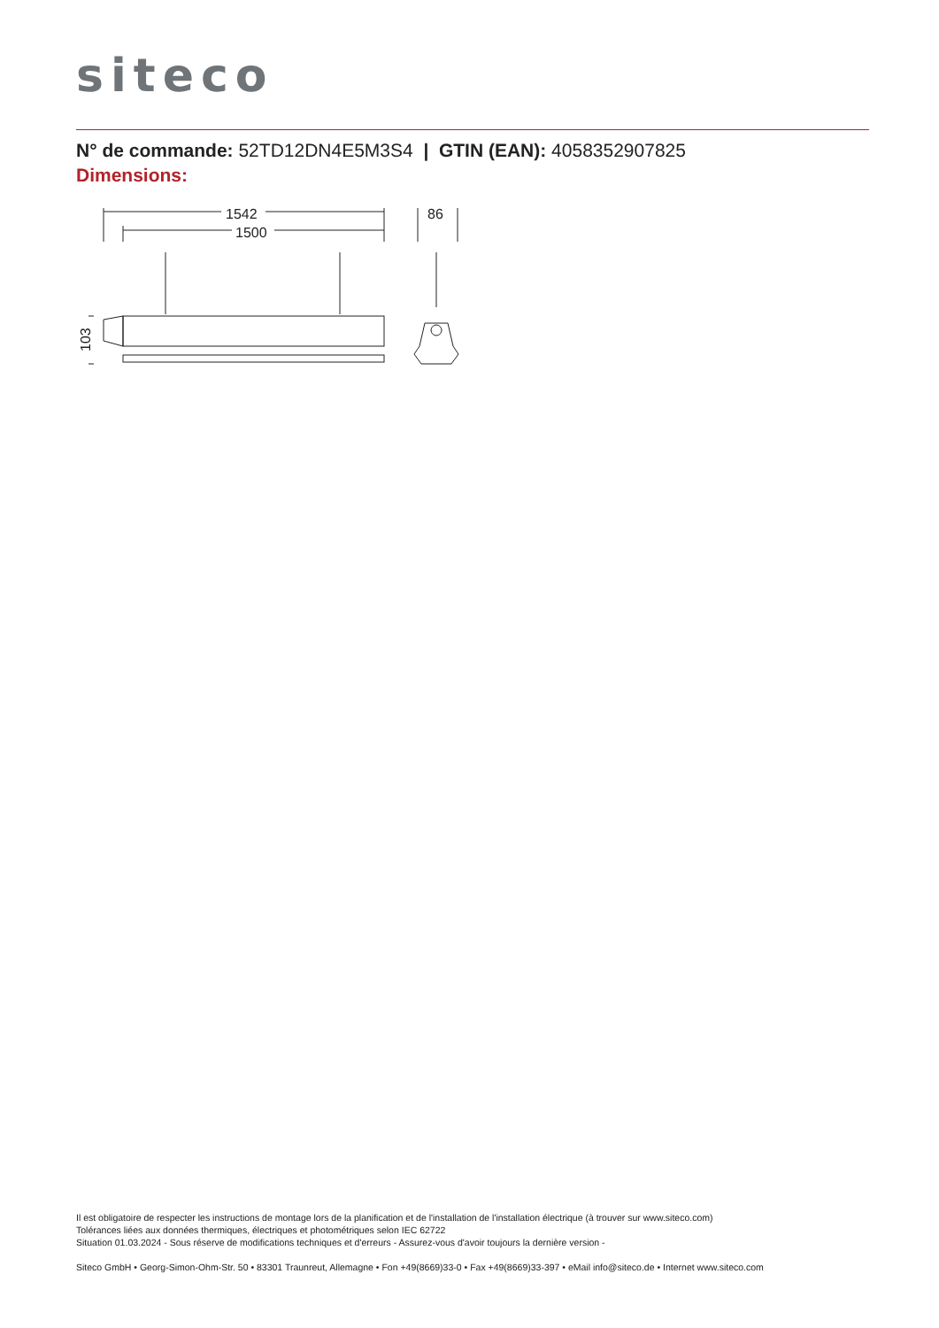siteco
N° de commande: 52TD12DN4E5M3S4 | GTIN (EAN): 4058352907825
Dimensions:
1542
1500
86
103
Il est obligatoire de respecter les instructions de montage lors de la planification et de l'installation de l'installation électrique (à trouver sur www.siteco.com)
Tolérances liées aux données thermiques, électriques et photométriques selon IEC 62722
Situation 01.03.2024 - Sous réserve de modifications techniques et d'erreurs - Assurez-vous d'avoir toujours la dernière version -
Siteco GmbH • Georg-Simon-Ohm-Str. 50 • 83301 Traunreut, Allemagne • Fon +49(8669)33-0 • Fax +49(8669)33-397 • eMail info@siteco.de • Internet www.siteco.com